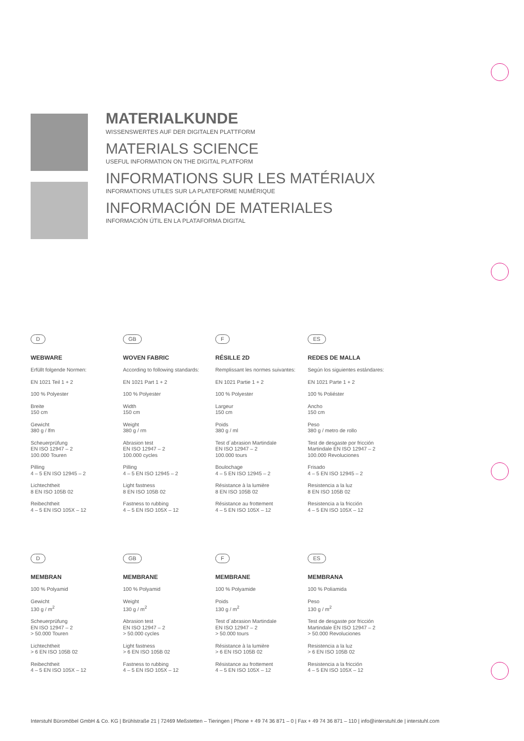MATERIALKUNDE
WISSENSWERTES AUF DER DIGITALEN PLATTFORM
MATERIALS SCIENCE
USEFUL INFORMATION ON THE DIGITAL PLATFORM
INFORMATIONS SUR LES MATÉRIAUX
INFORMATIONS UTILES SUR LA PLATEFORME NUMÉRIQUE
INFORMACIÓN DE MATERIALES
INFORMACIÓN ÚTIL EN LA PLATAFORMA DIGITAL
D
WEBWARE
Erfüllt folgende Normen:
EN 1021 Teil 1 + 2
100 % Polyester
Breite
150 cm
Gewicht
380 g / lfm
Scheuerprüfung
EN ISO 12947 – 2
100.000 Touren
Pilling
4 – 5 EN ISO 12945 – 2
Lichtechtheit
8 EN ISO 105B 02
Reibechtheit
4 – 5 EN ISO 105X – 12
GB
WOVEN FABRIC
According to following standards:
EN 1021 Part 1 + 2
100 % Polyester
Width
150 cm
Weight
380 g / rm
Abrasion test
EN ISO 12947 – 2
100.000 cycles
Pilling
4 – 5 EN ISO 12945 – 2
Light fastness
8 EN ISO 105B 02
Fastness to rubbing
4 – 5 EN ISO 105X – 12
F
RÉSILLE 2D
Remplissant les normes suivantes:
EN 1021 Partie 1 + 2
100 % Polyester
Largeur
150 cm
Poids
380 g / ml
Test d´abrasion Martindale
EN ISO 12947 – 2
100.000 tours
Boulochage
4 – 5 EN ISO 12945 – 2
Résistance à la lumière
8 EN ISO 105B 02
Résistance au frottement
4 – 5 EN ISO 105X – 12
ES
REDES DE MALLA
Según los siguientes estándares:
EN 1021 Parte 1 + 2
100 % Poliéster
Ancho
150 cm
Peso
380 g / metro de rollo
Test de desgaste por fricción
Martindale EN ISO 12947 – 2
100.000 Revoluciones
Frisado
4 – 5 EN ISO 12945 – 2
Resistencia a la luz
8 EN ISO 105B 02
Resistencia a la fricción
4 – 5 EN ISO 105X – 12
D
MEMBRAN
100 % Polyamid
Gewicht
130 g / m<sup>2</sup>
Scheuerprüfung
EN ISO 12947 – 2
> 50.000 Touren
Lichtechtheit
> 6 EN ISO 105B 02
Reibechtheit
4 – 5 EN ISO 105X – 12
GB
MEMBRANE
100 % Polyamid
Weight
130 g / m<sup>2</sup>
Abrasion test
EN ISO 12947 – 2
> 50.000 cycles
Light fastness
> 6 EN ISO 105B 02
Fastness to rubbing
4 – 5 EN ISO 105X – 12
F
MEMBRANE
100 % Polyamide
Poids
130 g / m<sup>2</sup>
Test d´abrasion Martindale
EN ISO 12947 – 2
> 50.000 tours
Résistance à la lumière
> 6 EN ISO 105B 02
Résistance au frottement
4 – 5 EN ISO 105X – 12
ES
MEMBRANA
100 % Poliamida
Peso
130 g / m<sup>2</sup>
Test de desgaste por fricción
Martindale EN ISO 12947 – 2
> 50.000 Revoluciones
Resistencia a la luz
> 6 EN ISO 105B 02
Resistencia a la fricción
4 – 5 EN ISO 105X – 12
Interstuhl Büromöbel GmbH & Co. KG | Brühlstraße 21 | 72469 Meßstetten – Tieringen | Phone + 49 74 36 871 – 0 | Fax + 49 74 36 871 – 110 | info@interstuhl.de | interstuhl.com